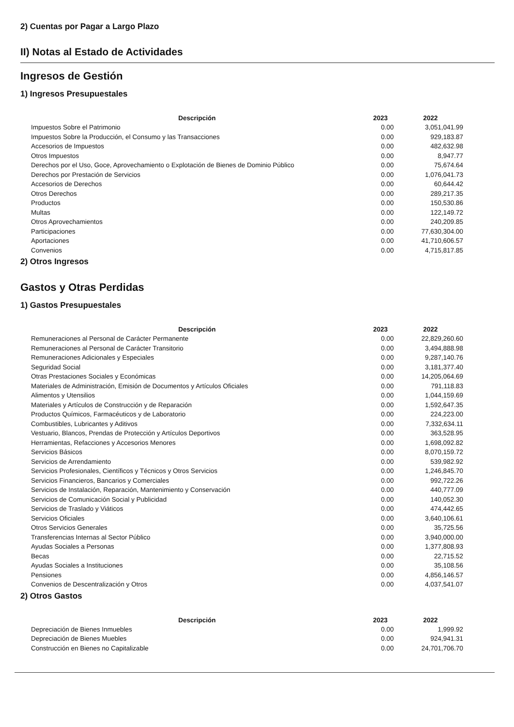2) Cuentas por Pagar a Largo Plazo
II) Notas al Estado de Actividades
Ingresos de Gestión
1) Ingresos Presupuestales
| Descripción | 2023 | 2022 |
| --- | --- | --- |
| Impuestos Sobre el Patrimonio | 0.00 | 3,051,041.99 |
| Impuestos Sobre la Producción, el Consumo y las Transacciones | 0.00 | 929,183.87 |
| Accesorios de Impuestos | 0.00 | 482,632.98 |
| Otros Impuestos | 0.00 | 8,947.77 |
| Derechos por el Uso, Goce, Aprovechamiento o Explotación de Bienes de Dominio Público | 0.00 | 75,674.64 |
| Derechos por Prestación de Servicios | 0.00 | 1,076,041.73 |
| Accesorios de Derechos | 0.00 | 60,644.42 |
| Otros Derechos | 0.00 | 289,217.35 |
| Productos | 0.00 | 150,530.86 |
| Multas | 0.00 | 122,149.72 |
| Otros Aprovechamientos | 0.00 | 240,209.85 |
| Participaciones | 0.00 | 77,630,304.00 |
| Aportaciones | 0.00 | 41,710,606.57 |
| Convenios | 0.00 | 4,715,817.85 |
2) Otros Ingresos
Gastos y Otras Perdidas
1) Gastos Presupuestales
| Descripción | 2023 | 2022 |
| --- | --- | --- |
| Remuneraciones al Personal de Carácter Permanente | 0.00 | 22,829,260.60 |
| Remuneraciones al Personal de Carácter Transitorio | 0.00 | 3,494,888.98 |
| Remuneraciones Adicionales y Especiales | 0.00 | 9,287,140.76 |
| Seguridad Social | 0.00 | 3,181,377.40 |
| Otras Prestaciones Sociales y Económicas | 0.00 | 14,205,064.69 |
| Materiales de Administración, Emisión de Documentos y Artículos Oficiales | 0.00 | 791,118.83 |
| Alimentos y Utensilios | 0.00 | 1,044,159.69 |
| Materiales y Artículos de Construcción y de Reparación | 0.00 | 1,592,647.35 |
| Productos Químicos, Farmacéuticos y de Laboratorio | 0.00 | 224,223.00 |
| Combustibles, Lubricantes y Aditivos | 0.00 | 7,332,634.11 |
| Vestuario, Blancos, Prendas de Protección y Artículos Deportivos | 0.00 | 363,528.95 |
| Herramientas, Refacciones y Accesorios Menores | 0.00 | 1,698,092.82 |
| Servicios Básicos | 0.00 | 8,070,159.72 |
| Servicios de Arrendamiento | 0.00 | 539,982.92 |
| Servicios Profesionales, Científicos y Técnicos y Otros Servicios | 0.00 | 1,246,845.70 |
| Servicios Financieros, Bancarios y Comerciales | 0.00 | 992,722.26 |
| Servicios de Instalación, Reparación, Mantenimiento y Conservación | 0.00 | 440,777.09 |
| Servicios de Comunicación Social y Publicidad | 0.00 | 140,052.30 |
| Servicios de Traslado y Viáticos | 0.00 | 474,442.65 |
| Servicios Oficiales | 0.00 | 3,640,106.61 |
| Otros Servicios Generales | 0.00 | 35,725.56 |
| Transferencias Internas al Sector Público | 0.00 | 3,940,000.00 |
| Ayudas Sociales a Personas | 0.00 | 1,377,808.93 |
| Becas | 0.00 | 22,715.52 |
| Ayudas Sociales a Instituciones | 0.00 | 35,108.56 |
| Pensiones | 0.00 | 4,856,146.57 |
| Convenios de Descentralización y Otros | 0.00 | 4,037,541.07 |
2) Otros Gastos
| Descripción | 2023 | 2022 |
| --- | --- | --- |
| Depreciación de Bienes Inmuebles | 0.00 | 1,999.92 |
| Depreciación de Bienes Muebles | 0.00 | 924,941.31 |
| Construcción en Bienes no Capitalizable | 0.00 | 24,701,706.70 |